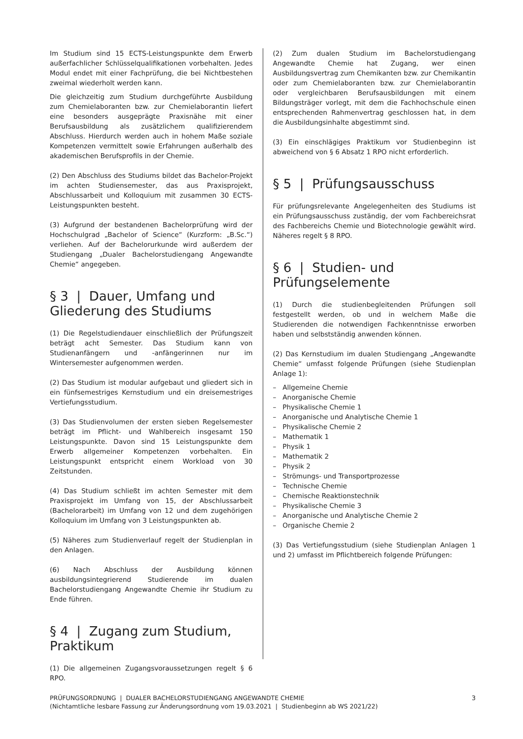Im Studium sind 15 ECTS-Leistungspunkte dem Erwerb außerfachlicher Schlüsselqualifikationen vorbehalten. Jedes Modul endet mit einer Fachprüfung, die bei Nichtbestehen zweimal wiederholt werden kann.
Die gleichzeitig zum Studium durchgeführte Ausbildung zum Chemielaboranten bzw. zur Chemielaborantin liefert eine besonders ausgeprägte Praxisnähe mit einer Berufsausbildung als zusätzlichem qualifizierendem Abschluss. Hierdurch werden auch in hohem Maße soziale Kompetenzen vermittelt sowie Erfahrungen außerhalb des akademischen Berufsprofils in der Chemie.
(2) Den Abschluss des Studiums bildet das Bachelor-Projekt im achten Studiensemester, das aus Praxisprojekt, Abschlussarbeit und Kolloquium mit zusammen 30 ECTS-Leistungspunkten besteht.
(3) Aufgrund der bestandenen Bachelorprüfung wird der Hochschulgrad „Bachelor of Science“ (Kurzform: „B.Sc.“) verliehen. Auf der Bachelorurkunde wird außerdem der Studiengang „Dualer Bachelorstudiengang Angewandte Chemie“ angegeben.
§ 3 | Dauer, Umfang und Gliederung des Studiums
(1) Die Regelstudiendauer einschließlich der Prüfungszeit beträgt acht Semester. Das Studium kann von Studienanfängern und -anfängerinnen nur im Wintersemester aufgenommen werden.
(2) Das Studium ist modular aufgebaut und gliedert sich in ein fünfsemestriges Kernstudium und ein dreisemestriges Vertiefungsstudium.
(3) Das Studienvolumen der ersten sieben Regelsemester beträgt im Pflicht- und Wahlbereich insgesamt 150 Leistungspunkte. Davon sind 15 Leistungspunkte dem Erwerb allgemeiner Kompetenzen vorbehalten. Ein Leistungspunkt entspricht einem Workload von 30 Zeitstunden.
(4) Das Studium schließt im achten Semester mit dem Praxisprojekt im Umfang von 15, der Abschlussarbeit (Bachelorarbeit) im Umfang von 12 und dem zugehörigen Kolloquium im Umfang von 3 Leistungspunkten ab.
(5) Näheres zum Studienverlauf regelt der Studienplan in den Anlagen.
(6) Nach Abschluss der Ausbildung können ausbildungsintegrierend Studierende im dualen Bachelorstudiengang Angewandte Chemie ihr Studium zu Ende führen.
§ 4 | Zugang zum Studium, Praktikum
(1) Die allgemeinen Zugangsvoraussetzungen regelt § 6 RPO.
(2) Zum dualen Studium im Bachelorstudiengang Angewandte Chemie hat Zugang, wer einen Ausbildungsvertrag zum Chemikanten bzw. zur Chemikantin oder zum Chemielaboranten bzw. zur Chemielaborantin oder vergleichbaren Berufsausbildungen mit einem Bildungsträger vorlegt, mit dem die Fachhochschule einen entsprechenden Rahmenvertrag geschlossen hat, in dem die Ausbildungsinhalte abgestimmt sind.
(3) Ein einschlägiges Praktikum vor Studienbeginn ist abweichend von § 6 Absatz 1 RPO nicht erforderlich.
§ 5 | Prüfungsausschuss
Für prüfungsrelevante Angelegenheiten des Studiums ist ein Prüfungsausschuss zuständig, der vom Fachbereichsrat des Fachbereichs Chemie und Biotechnologie gewählt wird. Näheres regelt § 8 RPO.
§ 6 | Studien- und Prüfungselemente
(1) Durch die studienbegleitenden Prüfungen soll festgestellt werden, ob und in welchem Maße die Studierenden die notwendigen Fachkenntnisse erworben haben und selbstständig anwenden können.
(2) Das Kernstudium im dualen Studiengang „Angewandte Chemie“ umfasst folgende Prüfungen (siehe Studienplan Anlage 1):
– Allgemeine Chemie
– Anorganische Chemie
– Physikalische Chemie 1
– Anorganische und Analytische Chemie 1
– Physikalische Chemie 2
– Mathematik 1
– Physik 1
– Mathematik 2
– Physik 2
– Strömungs- und Transportprozesse
– Technische Chemie
– Chemische Reaktionstechnik
– Physikalische Chemie 3
– Anorganische und Analytische Chemie 2
– Organische Chemie 2
(3) Das Vertiefungsstudium (siehe Studienplan Anlagen 1 und 2) umfasst im Pflichtbereich folgende Prüfungen:
3
PRÜFUNGSORDNUNG | DUALER BACHELORSTUDIENGANG ANGEWANDTE CHEMIE
(Nichtamtliche lesbare Fassung zur Änderungsordnung vom 19.03.2021 | Studienbeginn ab WS 2021/22)